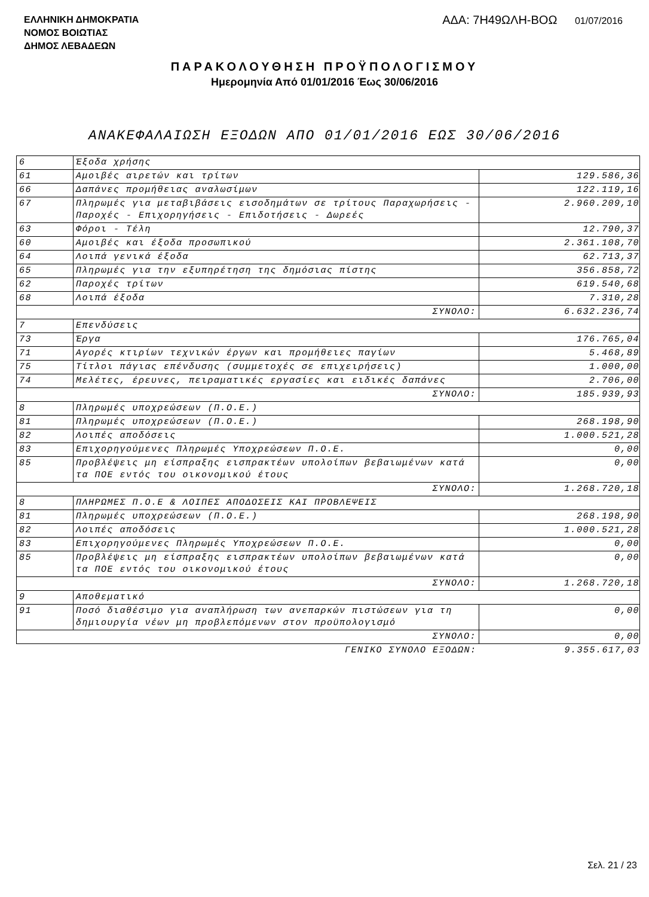ΕΛΛΗΝΙΚΗ ΔΗΜΟΚΡΑΤΙΑ
ΝΟΜΟΣ ΒΟΙΩΤΙΑΣ
ΔΗΜΟΣ ΛΕΒΑΔΕΩΝ
ΑΔΑ: 7Η49ΩΛΗ-ΒΟΩ 01/07/2016
ΠΑΡΑΚΟΛΟΥΘΗΣΗ ΠΡΟΫΠΟΛΟΓΙΣΜΟΥ
Ημερομηνία Από 01/01/2016 Έως 30/06/2016
ΑΝΑΚΕΦΑΛΑΙΩΣΗ ΕΞΟΔΩΝ ΑΠΟ 01/01/2016 ΕΩΣ 30/06/2016
| 6 | Έξοδα χρήσης | |
| 61 | Αμοιβές αιρετών και τρίτων | 129.586,36 |
| 66 | Δαπάνες προμήθειας αναλωσίμων | 122.119,16 |
| 67 | Πληρωμές για μεταβιβάσεις εισοδημάτων σε τρίτους Παραχωρήσεις - Παροχές - Επιχορηγήσεις - Επιδοτήσεις - Δωρεές | 2.960.209,10 |
| 63 | Φόροι - Τέλη | 12.790,37 |
| 60 | Αμοιβές και έξοδα προσωπικού | 2.361.108,70 |
| 64 | Λοιπά γενικά έξοδα | 62.713,37 |
| 65 | Πληρωμές για την εξυπηρέτηση της δημόσιας πίστης | 356.858,72 |
| 62 | Παροχές τρίτων | 619.540,68 |
| 68 | Λοιπά έξοδα | 7.310,28 |
| ΣΥΝΟΛΟ: | | 6.632.236,74 |
| 7 | Επενδύσεις | |
| 73 | Έργα | 176.765,04 |
| 71 | Αγορές κτιρίων τεχνικών έργων και προμήθειες παγίων | 5.468,89 |
| 75 | Τίτλοι πάγιας επένδυσης (συμμετοχές σε επιχειρήσεις) | 1.000,00 |
| 74 | Μελέτες, έρευνες, πειραματικές εργασίες και ειδικές δαπάνες | 2.706,00 |
| ΣΥΝΟΛΟ: | | 185.939,93 |
| 8 | Πληρωμές υποχρεώσεων (Π.Ο.Ε.) | |
| 81 | Πληρωμές υποχρεώσεων (Π.Ο.Ε.) | 268.198,90 |
| 82 | Λοιπές αποδόσεις | 1.000.521,28 |
| 83 | Επιχορηγούμενες Πληρωμές Υποχρεώσεων Π.Ο.Ε. | 0,00 |
| 85 | Προβλέψεις μη είσπραξης εισπρακτέων υπολοίπων βεβαιωμένων κατά τα ΠΟΕ εντός του οικονομικού έτους | 0,00 |
| ΣΥΝΟΛΟ: | | 1.268.720,18 |
| 8 | ΠΛΗΡΩΜΕΣ Π.Ο.Ε & ΛΟΙΠΕΣ ΑΠΟΔΟΣΕΙΣ ΚΑΙ ΠΡΟΒΛΕΨΕΙΣ | |
| 81 | Πληρωμές υποχρεώσεων (Π.Ο.Ε.) | 268.198,90 |
| 82 | Λοιπές αποδόσεις | 1.000.521,28 |
| 83 | Επιχορηγούμενες Πληρωμές Υποχρεώσεων Π.Ο.Ε. | 0,00 |
| 85 | Προβλέψεις μη είσπραξης εισπρακτέων υπολοίπων βεβαιωμένων κατά τα ΠΟΕ εντός του οικονομικού έτους | 0,00 |
| ΣΥΝΟΛΟ: | | 1.268.720,18 |
| 9 | Αποθεματικό | |
| 91 | Ποσό διαθέσιμο για αναπλήρωση των ανεπαρκών πιστώσεων για τη δημιουργία νέων μη προβλεπόμενων στον προϋπολογισμό | 0,00 |
| ΣΥΝΟΛΟ: | | 0,00 |
| ΓΕΝΙΚΟ ΣΥΝΟΛΟ ΕΞΟΔΩΝ: | | 9.355.617,03 |
Σελ. 21 / 23